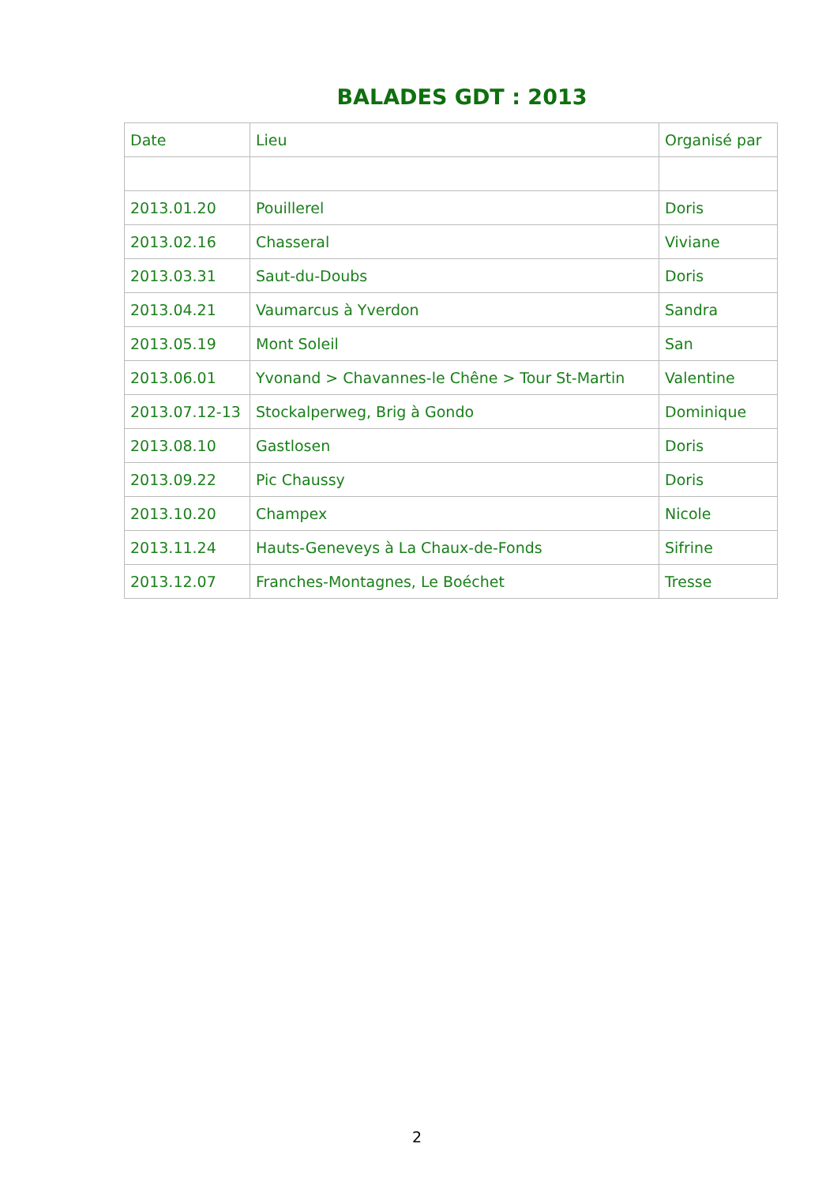BALADES GDT : 2013
| Date | Lieu | Organisé par |
| --- | --- | --- |
| 2013.01.20 | Pouillerel | Doris |
| 2013.02.16 | Chasseral | Viviane |
| 2013.03.31 | Saut-du-Doubs | Doris |
| 2013.04.21 | Vaumarcus à Yverdon | Sandra |
| 2013.05.19 | Mont Soleil | San |
| 2013.06.01 | Yvonand > Chavannes-le Chêne > Tour St-Martin | Valentine |
| 2013.07.12-13 | Stockalperweg, Brig à Gondo | Dominique |
| 2013.08.10 | Gastlosen | Doris |
| 2013.09.22 | Pic Chaussy | Doris |
| 2013.10.20 | Champex | Nicole |
| 2013.11.24 | Hauts-Geneveys à La Chaux-de-Fonds | Sifrine |
| 2013.12.07 | Franches-Montagnes, Le Boéchet | Tresse |
2